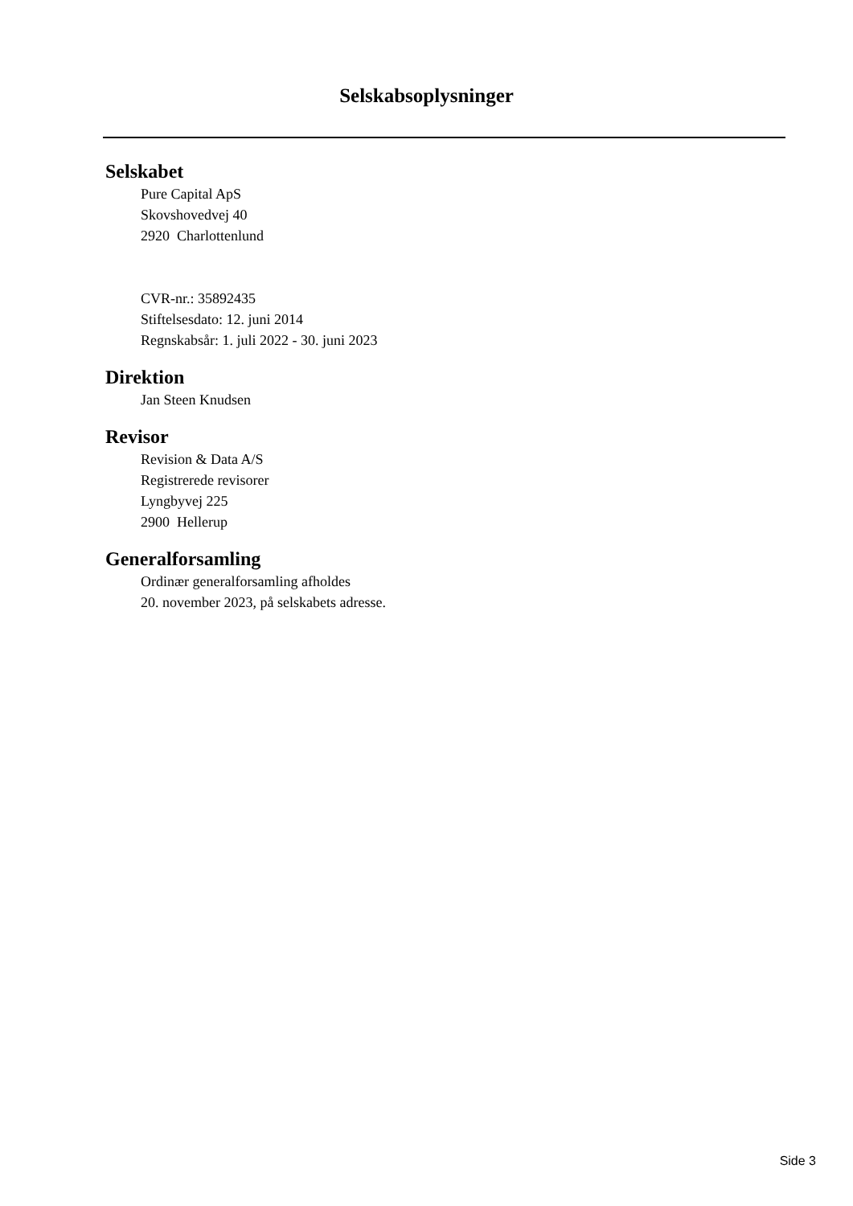Selskabsoplysninger
Selskabet
Pure Capital ApS
Skovshovedvej 40
2920 Charlottenlund
CVR-nr.: 35892435
Stiftelsesdato: 12. juni 2014
Regnskabsår: 1. juli 2022 - 30. juni 2023
Direktion
Jan Steen Knudsen
Revisor
Revision & Data A/S
Registrerede revisorer
Lyngbyvej 225
2900 Hellerup
Generalforsamling
Ordinær generalforsamling afholdes
20. november 2023, på selskabets adresse.
Side 3